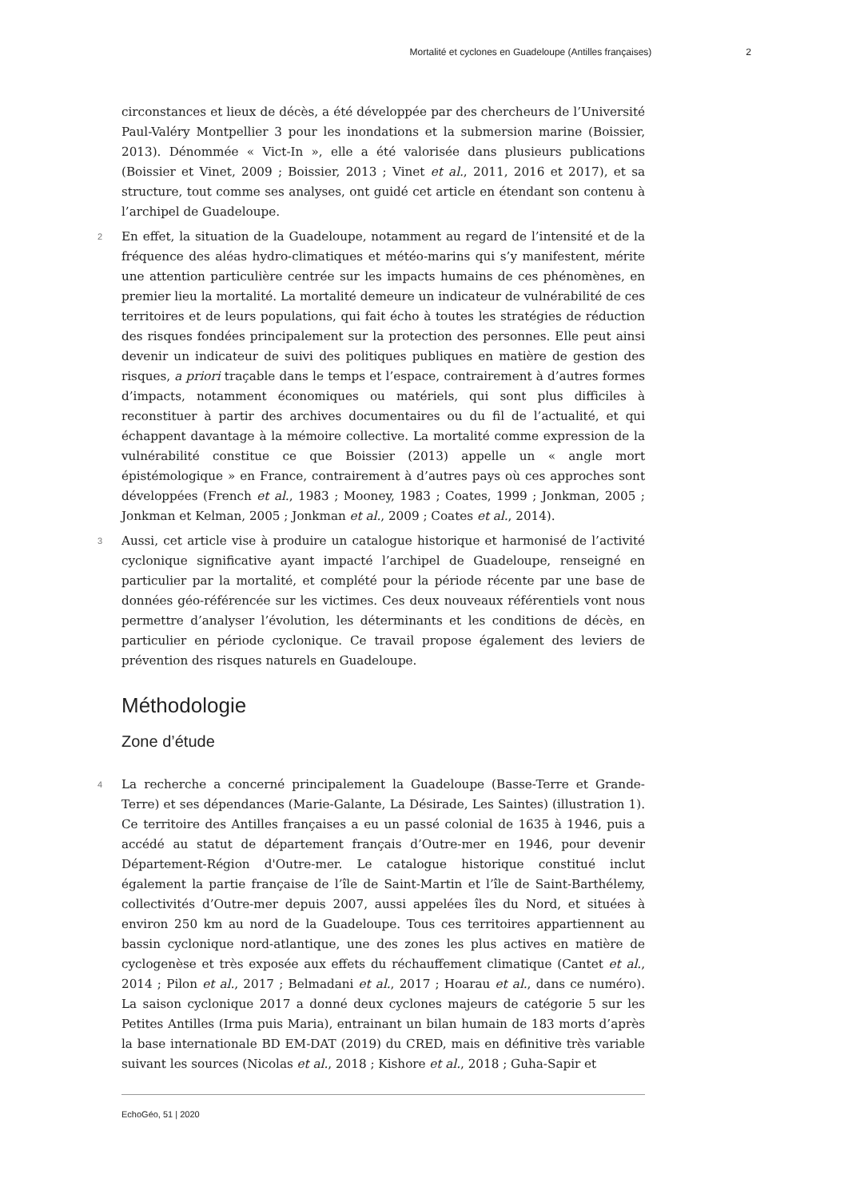Mortalité et cyclones en Guadeloupe (Antilles françaises) 2
circonstances et lieux de décès, a été développée par des chercheurs de l’Université Paul-Valéry Montpellier 3 pour les inondations et la submersion marine (Boissier, 2013). Dénommée « Vict-In », elle a été valorisée dans plusieurs publications (Boissier et Vinet, 2009 ; Boissier, 2013 ; Vinet et al., 2011, 2016 et 2017), et sa structure, tout comme ses analyses, ont guidé cet article en étendant son contenu à l’archipel de Guadeloupe.
2 En effet, la situation de la Guadeloupe, notamment au regard de l’intensité et de la fréquence des aléas hydro-climatiques et météo-marins qui s’y manifestent, mérite une attention particulière centrée sur les impacts humains de ces phénomènes, en premier lieu la mortalité. La mortalité demeure un indicateur de vulnérabilité de ces territoires et de leurs populations, qui fait écho à toutes les stratégies de réduction des risques fondées principalement sur la protection des personnes. Elle peut ainsi devenir un indicateur de suivi des politiques publiques en matière de gestion des risques, a priori traçable dans le temps et l’espace, contrairement à d’autres formes d’impacts, notamment économiques ou matériels, qui sont plus difficiles à reconstituer à partir des archives documentaires ou du fil de l’actualité, et qui échappent davantage à la mémoire collective. La mortalité comme expression de la vulnérabilité constitue ce que Boissier (2013) appelle un « angle mort épistémologique » en France, contrairement à d’autres pays où ces approches sont développées (French et al., 1983 ; Mooney, 1983 ; Coates, 1999 ; Jonkman, 2005 ; Jonkman et Kelman, 2005 ; Jonkman et al., 2009 ; Coates et al., 2014).
3 Aussi, cet article vise à produire un catalogue historique et harmonisé de l’activité cyclonique significative ayant impacté l’archipel de Guadeloupe, renseigné en particulier par la mortalité, et complété pour la période récente par une base de données géo-référencée sur les victimes. Ces deux nouveaux référentiels vont nous permettre d’analyser l’évolution, les déterminants et les conditions de décès, en particulier en période cyclonique. Ce travail propose également des leviers de prévention des risques naturels en Guadeloupe.
Méthodologie
Zone d’étude
4 La recherche a concerné principalement la Guadeloupe (Basse-Terre et Grande-Terre) et ses dépendances (Marie-Galante, La Désirade, Les Saintes) (illustration 1). Ce territoire des Antilles françaises a eu un passé colonial de 1635 à 1946, puis a accédé au statut de département français d’Outre-mer en 1946, pour devenir Département-Région d'Outre-mer. Le catalogue historique constitué inclut également la partie française de l’île de Saint-Martin et l’île de Saint-Barthélemy, collectivités d’Outre-mer depuis 2007, aussi appelées îles du Nord, et situées à environ 250 km au nord de la Guadeloupe. Tous ces territoires appartiennent au bassin cyclonique nord-atlantique, une des zones les plus actives en matière de cyclogenèse et très exposée aux effets du réchauffement climatique (Cantet et al., 2014 ; Pilon et al., 2017 ; Belmadani et al., 2017 ; Hoarau et al., dans ce numéro). La saison cyclonique 2017 a donné deux cyclones majeurs de catégorie 5 sur les Petites Antilles (Irma puis Maria), entrainant un bilan humain de 183 morts d’après la base internationale BD EM-DAT (2019) du CRED, mais en définitive très variable suivant les sources (Nicolas et al., 2018 ; Kishore et al., 2018 ; Guha-Sapir et
EchoGéo, 51 | 2020